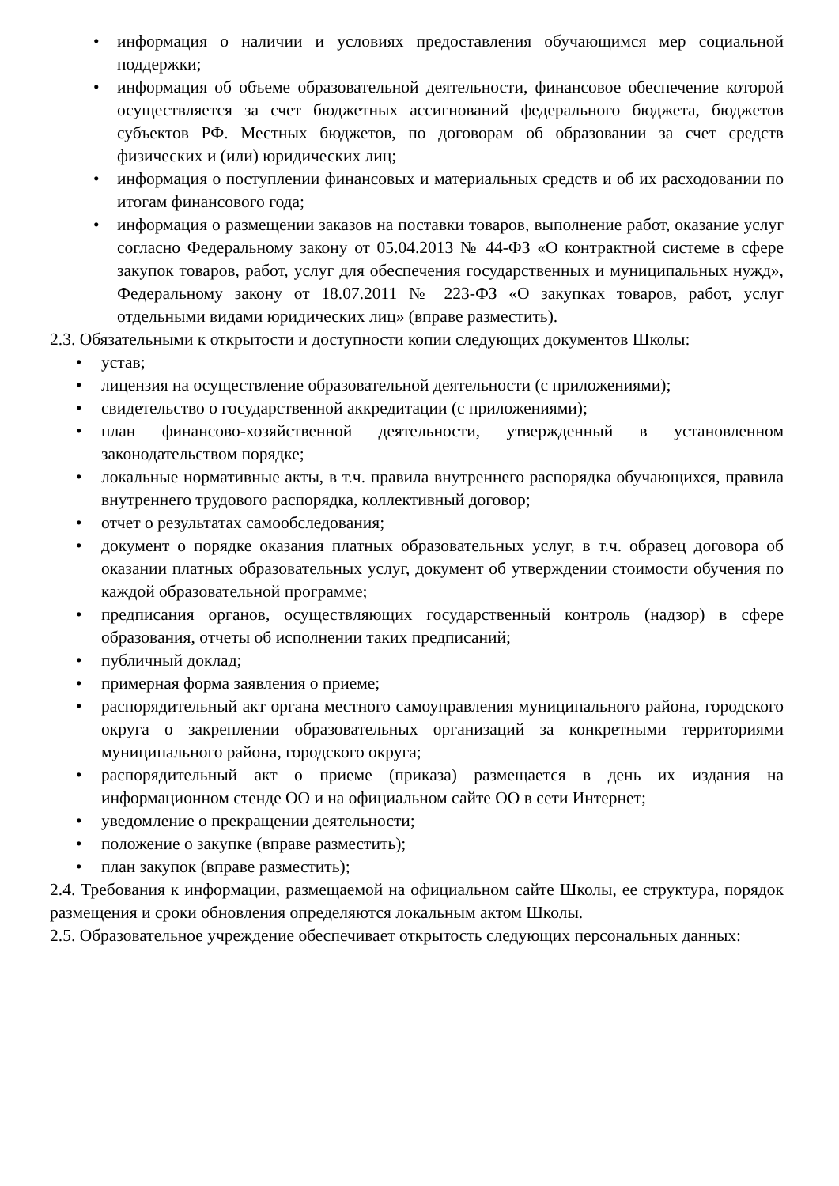• информация о наличии и условиях предоставления обучающимся мер социальной поддержки;
• информация об объеме образовательной деятельности, финансовое обеспечение которой осуществляется за счет бюджетных ассигнований федерального бюджета, бюджетов субъектов РФ. Местных бюджетов, по договорам об образовании за счет средств физических и (или) юридических лиц;
• информация о поступлении финансовых и материальных средств и об их расходовании по итогам финансового года;
• информация о размещении заказов на поставки товаров, выполнение работ, оказание услуг согласно Федеральному закону от 05.04.2013 № 44-ФЗ «О контрактной системе в сфере закупок товаров, работ, услуг для обеспечения государственных и муниципальных нужд», Федеральному закону от 18.07.2011 № 223-ФЗ «О закупках товаров, работ, услуг отдельными видами юридических лиц» (вправе разместить).
2.3. Обязательными к открытости и доступности копии следующих документов Школы:
• устав;
• лицензия на осуществление образовательной деятельности (с приложениями);
• свидетельство о государственной аккредитации (с приложениями);
• план финансово-хозяйственной деятельности, утвержденный в установленном законодательством порядке;
• локальные нормативные акты, в т.ч. правила внутреннего распорядка обучающихся, правила внутреннего трудового распорядка, коллективный договор;
• отчет о результатах самообследования;
• документ о порядке оказания платных образовательных услуг, в т.ч. образец договора об оказании платных образовательных услуг, документ об утверждении стоимости обучения по каждой образовательной программе;
• предписания органов, осуществляющих государственный контроль (надзор) в сфере образования, отчеты об исполнении таких предписаний;
• публичный доклад;
• примерная форма заявления о приеме;
• распорядительный акт органа местного самоуправления муниципального района, городского округа о закреплении образовательных организаций за конкретными территориями муниципального района, городского округа;
• распорядительный акт о приеме (приказа) размещается в день их издания на информационном стенде ОО и на официальном сайте ОО в сети Интернет;
• уведомление о прекращении деятельности;
• положение о закупке (вправе разместить);
• план закупок (вправе разместить);
2.4. Требования к информации, размещаемой на официальном сайте Школы, ее структура, порядок размещения и сроки обновления определяются локальным актом Школы.
2.5. Образовательное учреждение обеспечивает открытость следующих персональных данных: